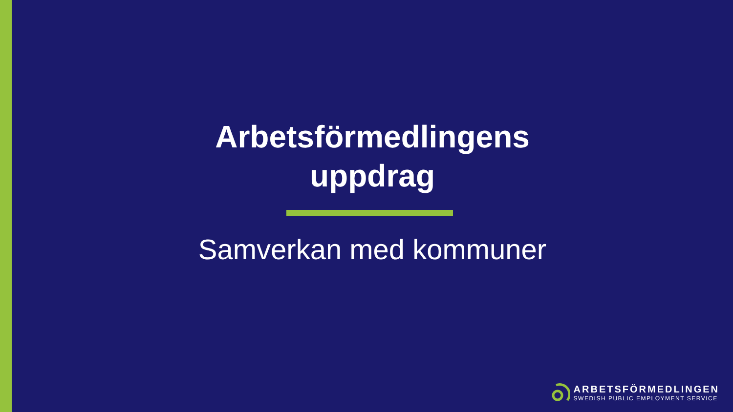Arbetsförmedlingens
uppdrag
Samverkan med kommuner
ARBETSFÖRMEDLINGEN
SWEDISH PUBLIC EMPLOYMENT SERVICE